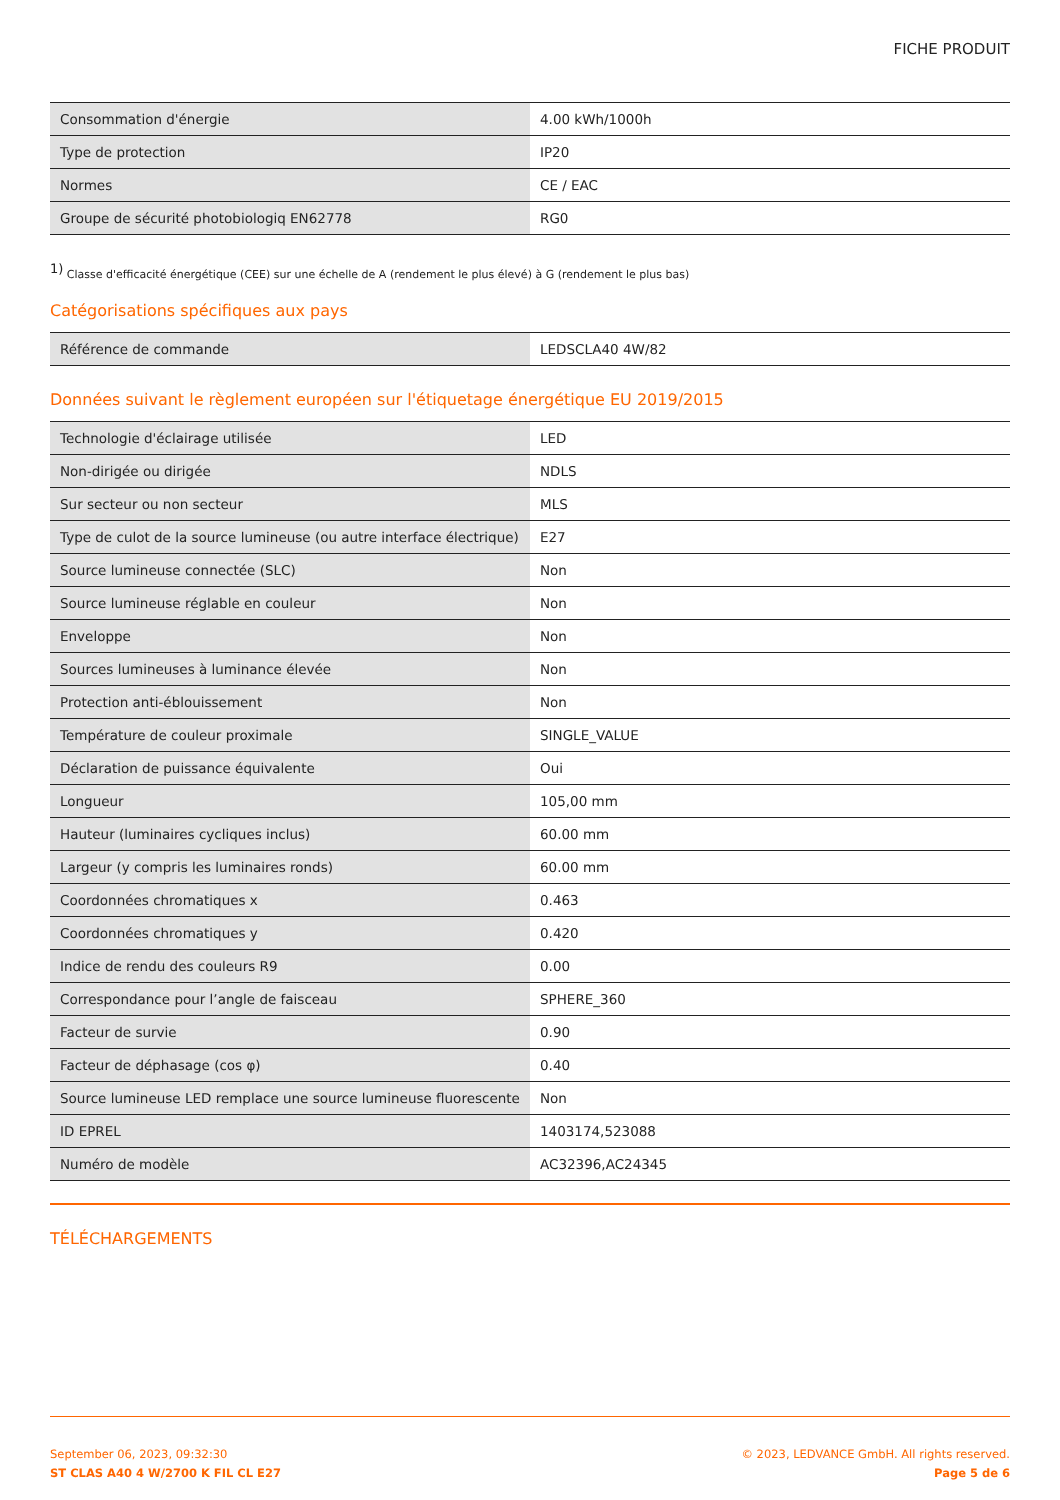FICHE PRODUIT
| Consommation d'énergie | 4.00 kWh/1000h |
| Type de protection | IP20 |
| Normes | CE / EAC |
| Groupe de sécurité photobiologiq EN62778 | RG0 |
<sup>1)</sup> Classe d'efficacité énergétique (CEE) sur une échelle de A (rendement le plus élevé) à G (rendement le plus bas)
Catégorisations spécifiques aux pays
| Référence de commande | LEDSCLA40 4W/82 |
Données suivant le règlement européen sur l'étiquetage énergétique EU 2019/2015
| Technologie d'éclairage utilisée | LED |
| Non-dirigée ou dirigée | NDLS |
| Sur secteur ou non secteur | MLS |
| Type de culot de la source lumineuse (ou autre interface électrique) | E27 |
| Source lumineuse connectée (SLC) | Non |
| Source lumineuse réglable en couleur | Non |
| Enveloppe | Non |
| Sources lumineuses à luminance élevée | Non |
| Protection anti-éblouissement | Non |
| Température de couleur proximale | SINGLE_VALUE |
| Déclaration de puissance équivalente | Oui |
| Longueur | 105,00 mm |
| Hauteur (luminaires cycliques inclus) | 60.00 mm |
| Largeur (y compris les luminaires ronds) | 60.00 mm |
| Coordonnées chromatiques x | 0.463 |
| Coordonnées chromatiques y | 0.420 |
| Indice de rendu des couleurs R9 | 0.00 |
| Correspondance pour l’angle de faisceau | SPHERE_360 |
| Facteur de survie | 0.90 |
| Facteur de déphasage (cos φ) | 0.40 |
| Source lumineuse LED remplace une source lumineuse fluorescente | Non |
| ID EPREL | 1403174,523088 |
| Numéro de modèle | AC32396,AC24345 |
TÉLÉCHARGEMENTS
September 06, 2023, 09:32:30
ST CLAS A40 4 W/2700 K FIL CL E27
© 2023, LEDVANCE GmbH. All rights reserved.
Page 5 de 6